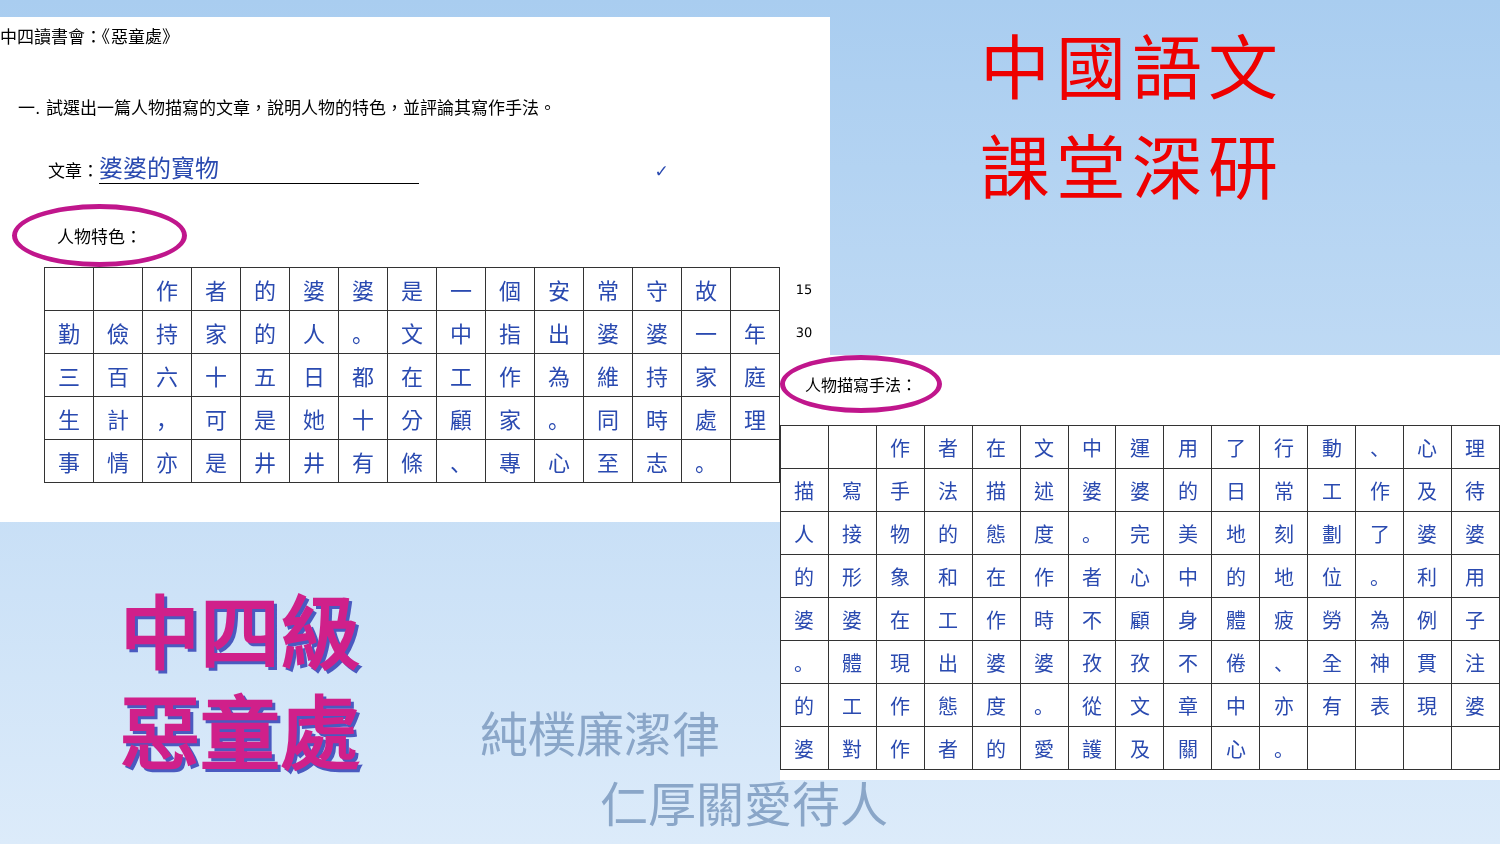中四讀書會：《惡童處》
一. 試選出一篇人物描寫的文章，說明人物的特色，並評論其寫作手法。
文章：婆婆的寶物 ✓
人物特色：
| | | 作 | 者 | 的 | 婆 | 婆 | 是 | 一 | 個 | 安 | 常 | 守 | 故 | | 15 |
| 勤 | 儉 | 持 | 家 | 的 | 人 | 。 | 文 | 中 | 指 | 出 | 婆 | 婆 | 一 | 年 | 30 |
| 三 | 百 | 六 | 十 | 五 | 日 | 都 | 在 | 工 | 作 | 為 | 維 | 持 | 家 | 庭 | |
| 生 | 計 | ， | 可 | 是 | 她 | 十 | 分 | 顧 | 家 | 。 | 同 | 時 | 處 | 理 | |
| 事 | 情 | 亦 | 是 | 井 | 井 | 有 | 條 | 、 | 專 | 心 | 至 | 志 | 。 | | |
中國語文
課堂深研
中四級
惡童處
純樸廉潔律
仁厚關愛待人
人物描寫手法：
| | | 作 | 者 | 在 | 文 | 中 | 運 | 用 | 了 | 行 | 動 | 、 | 心 | 理 |
| 描 | 寫 | 手 | 法 | 描 | 述 | 婆 | 婆 | 的 | 日 | 常 | 工 | 作 | 及 | 待 |
| 人 | 接 | 物 | 的 | 態 | 度 | 。 | 完 | 美 | 地 | 刻 | 劃 | 了 | 婆 | 婆 |
| 的 | 形 | 象 | 和 | 在 | 作 | 者 | 心 | 中 | 的 | 地 | 位 | 。 | 利 | 用 |
| 婆 | 婆 | 在 | 工 | 作 | 時 | 不 | 顧 | 身 | 體 | 疲 | 勞 | 為 | 例 | 子 |
| 。 | 體 | 現 | 出 | 婆 | 婆 | 孜 | 孜 | 不 | 倦 | 、 | 全 | 神 | 貫 | 注 |
| 的 | 工 | 作 | 態 | 度 | 。 | 從 | 文 | 章 | 中 | 亦 | 有 | 表 | 現 | 婆 |
| 婆 | 對 | 作 | 者 | 的 | 愛 | 護 | 及 | 關 | 心 | 。 | | | | |